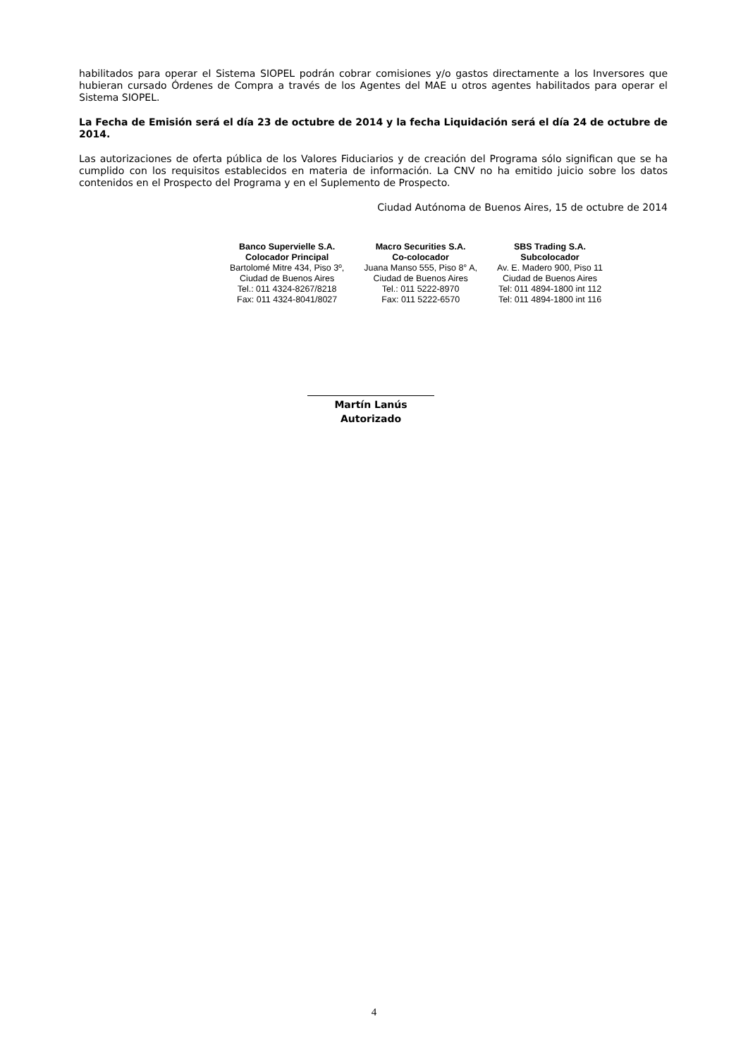habilitados para operar el Sistema SIOPEL podrán cobrar comisiones y/o gastos directamente a los Inversores que hubieran cursado Órdenes de Compra a través de los Agentes del MAE u otros agentes habilitados para operar el Sistema SIOPEL.
La Fecha de Emisión será el día 23 de octubre de 2014 y la fecha Liquidación será el día 24 de octubre de 2014.
Las autorizaciones de oferta pública de los Valores Fiduciarios y de creación del Programa sólo significan que se ha cumplido con los requisitos establecidos en materia de información. La CNV no ha emitido juicio sobre los datos contenidos en el Prospecto del Programa y en el Suplemento de Prospecto.
Ciudad Autónoma de Buenos Aires, 15 de octubre de 2014
| Banco Supervielle S.A. Colocador Principal Bartolomé Mitre 434, Piso 3º, Ciudad de Buenos Aires Tel.: 011 4324-8267/8218 Fax: 011 4324-8041/8027 | Macro Securities S.A. Co-colocador Juana Manso 555, Piso 8° A, Ciudad de Buenos Aires Tel.: 011 5222-8970 Fax: 011 5222-6570 | SBS Trading S.A. Subcolocador Av. E. Madero 900, Piso 11 Ciudad de Buenos Aires Tel: 011 4894-1800 int 112 Tel: 011 4894-1800 int 116 |
Martín Lanús
Autorizado
4